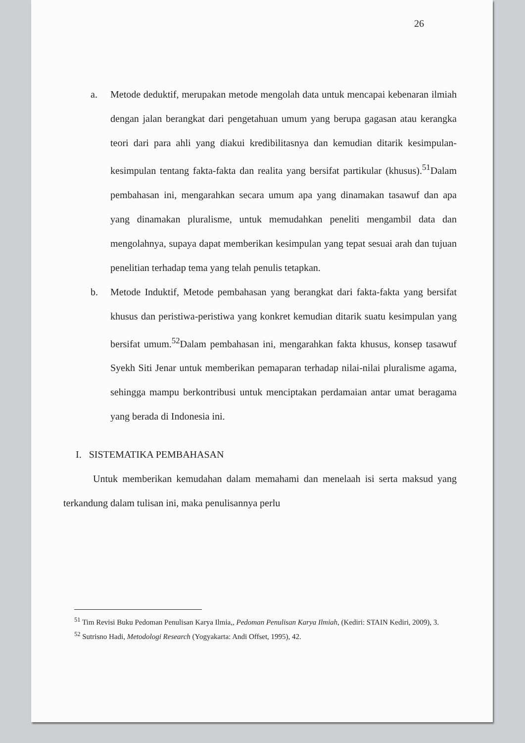26
a. Metode deduktif, merupakan metode mengolah data untuk mencapai kebenaran ilmiah dengan jalan berangkat dari pengetahuan umum yang berupa gagasan atau kerangka teori dari para ahli yang diakui kredibilitasnya dan kemudian ditarik kesimpulan-kesimpulan tentang fakta-fakta dan realita yang bersifat partikular (khusus).<sup>51</sup>Dalam pembahasan ini, mengarahkan secara umum apa yang dinamakan tasawuf dan apa yang dinamakan pluralisme, untuk memudahkan peneliti mengambil data dan mengolahnya, supaya dapat memberikan kesimpulan yang tepat sesuai arah dan tujuan penelitian terhadap tema yang telah penulis tetapkan.
b. Metode Induktif, Metode pembahasan yang berangkat dari fakta-fakta yang bersifat khusus dan peristiwa-peristiwa yang konkret kemudian ditarik suatu kesimpulan yang bersifat umum.<sup>52</sup>Dalam pembahasan ini, mengarahkan fakta khusus, konsep tasawuf Syekh Siti Jenar untuk memberikan pemaparan terhadap nilai-nilai pluralisme agama, sehingga mampu berkontribusi untuk menciptakan perdamaian antar umat beragama yang berada di Indonesia ini.
I. SISTEMATIKA PEMBAHASAN
Untuk memberikan kemudahan dalam memahami dan menelaah isi serta maksud yang terkandung dalam tulisan ini, maka penulisannya perlu
<sup>51</sup> Tim Revisi Buku Pedoman Penulisan Karya Ilmia,, Pedoman Penulisan Karya Ilmiah, (Kediri: STAIN Kediri, 2009), 3.
<sup>52</sup> Sutrisno Hadi, Metodologi Research (Yogyakarta: Andi Offset, 1995), 42.